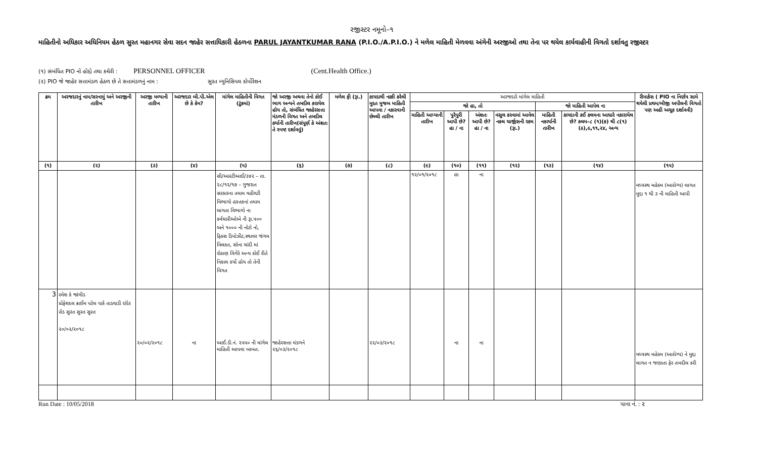રજીસ્ટર નમૂનો–૧
માહિતીનો અધિકાર અધિનિયમ હેઠળ સુરત મહાનગર સેવા સદન જાહેર સત્તાધિકારી હેઠળના PARUL JAYANTKUMAR RANA (P.I.O./A.P.I.O.) ને મળેલ માહિતી મેળવવા અંગેની અરજીઓ તથા તેના પર થયેલ કાર્યવાહીની વિગતો દર્શાવતુ રજીસ્ટર
(૧) સંબંધિત PIO નો હોદ્દો તથા કચેરી : PERSONNEL OFFICER (Cent.Health Office.)
(૨) PIO જે જાહેર સત્તામંડળ હેઠળ છે તે સત્તામંડળનું નામ : સુરત મ્યુનિસિપલ કોર્પોરેશન
| ક્રમ | અરજદારનું નામ/સરનામું અને અરજીની તારીખ | અરજી મળ્યાની તારીખ | અરજદાર બી.પી.એલ છે કે કેમ? | માંગેલ માહિતીની વિગત (ટુંકમાં) | જો અરજી અથવા તેનો કોઈ ભાગ અન્યને તબદીલ કરાયેલ હોય તો, સંબંધિત જાહેરસત્તા મંડળની વિગત અને તબદીલ કર્યાની તારીખ(સંપૂર્ણ કે અંશતઃ તે સ્પષ્ટ દર્શાવવું) | મળેલ ફી (રૂા.) | કાયદાથી નક્કી કરેલી મુદત મુજબ માહિતી આપવા / નકારવાની છેલ્લી તારીખ | અરજદારે માંગેલ માહિતી | | | | | | રીમાર્કસ ( PIO ના નિર્ણય સામે થયેલી પ્રથમ/બીજી અપીલની વિગતો પણ અહી અચૂક દર્શાવવી) |
| --- | --- | --- | --- | --- | --- | --- | --- | --- | --- | --- | --- | --- | --- | --- |
| | | | | | | | | જો હા, તો | | | | જો માહિતી આપેલ ના | | |
| | | | | | | | | માહિતી આપ્યાની તારીખ | પુરેપુરી આપી છે? હા / ના | અંશતઃ આપી છે? હા / ના | વસુલ કરવામાં આવેલ નકલ ચાર્જીસની રકમ (રૂા.) | માહિતી નકાર્યાની તારીખ | કાયદાની કઈ કલમના આધારે નકારાયેલ છે? કલમ–૮ (૧)(ક) થી ૮(૧)(ઠ),૯,૧૧,૨૪, અન્ય | |
| (૧) | (૨) | (૩) | (૪) | (૫) | (૬) | (૭) | (૮) | (૯) | (૧૦) | (૧૧) | (૧૨) | (૧૩) | (૧૪) | (૧૫) |
| | | | | સી/આરટીઆઈ/૩૪૨ – તા. ૨૮/૧૨/૧૭ – ગુજરાત સરકારના તમામ વહીવટી વિભાગો હસ્તકનાં તમામ લાગતા વિભાગો ના કર્મચારીઓએ ની રૂા.૫૦૦ અને ૧૦૦૦ ની નોટો નો, ફિક્સ ડિપોઝીટ,સ્થાવર જંગમ મિલકત, સોના ચાંદી માં રોકાણ વિગેરે અન્ય કોઈ રીતે નિકાલ કર્યો હોય તો તેની વિગત | | | | ૧૨/૦૧/૨૦૧૮ | હા | ના | | | | મધ્યસ્થ મહેકમ (આરોગ્ય) લાગત મુદ્દા ૧ થી ૩ ની માહિતી આપી |
| 3 | રમેશ કે જાંગીડ પ્રોફેશદલ ક્રાઈમ પટેલ પાર્ક તાડવાડી રાંદેર રોડ સુરત સુરત સુરત ૨૦/૦૨/૨૦૧૮ | ૨૦/૦૨/૨૦૧૮ | ના | આઈ.ડી.નં. ૨૫૫૦ ની માંગેલ માહિતી આપવા બાબત. | જાહેરસત્તા મંડળને ૨૬/૦૩/૨૦૧૮ | | ૨૨/૦૩/૨૦૧૮ | | ના | ના | | | | મધ્યસ્થ મહેકમ (આરોગ્ય) ને મુદ્દા લાગત ન જણાતા ફેર તબદીલ કરી |
Run Date : 10/05/2018 પાના નં. : ૨